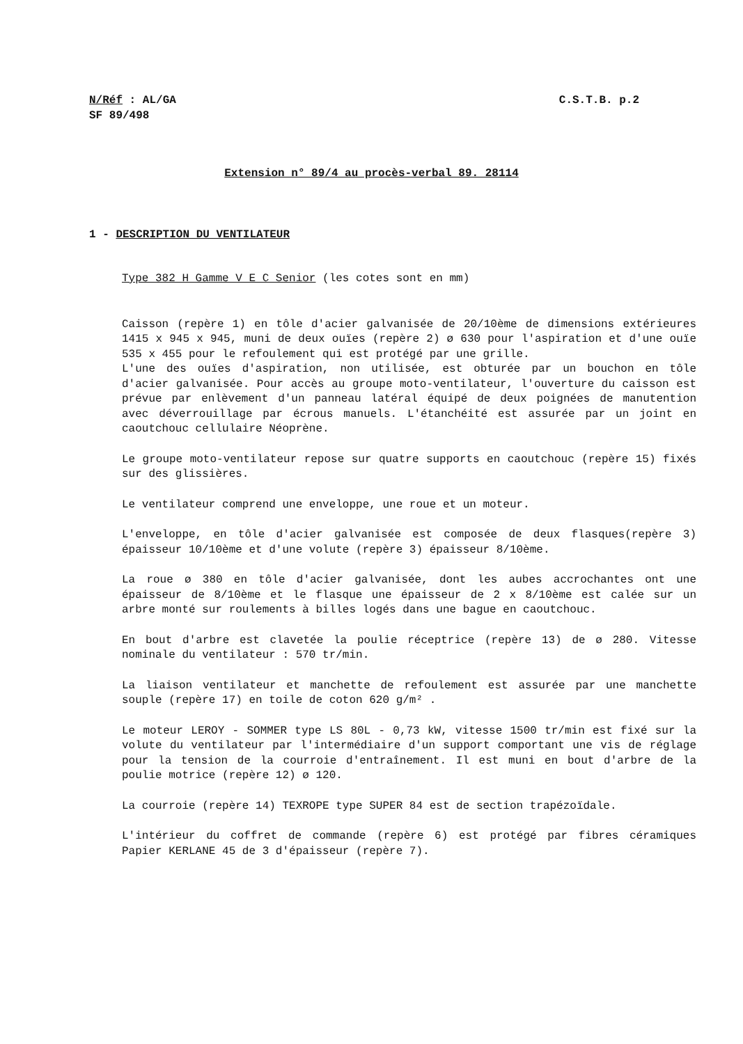N/Réf : AL/GA
SF 89/498
C.S.T.B. p.2
Extension n° 89/4 au procès-verbal 89. 28114
1 - DESCRIPTION DU VENTILATEUR
Type 382 H Gamme V E C Senior (les cotes sont en mm)
Caisson (repère 1) en tôle d'acier galvanisée de 20/10ème de dimensions extérieures 1415 x 945 x 945, muni de deux ouïes (repère 2) ø 630 pour l'aspiration et d'une ouïe 535 x 455 pour le refoulement qui est protégé par une grille.
L'une des ouïes d'aspiration, non utilisée, est obturée par un bouchon en tôle d'acier galvanisée. Pour accès au groupe moto-ventilateur, l'ouverture du caisson est prévue par enlèvement d'un panneau latéral équipé de deux poignées de manutention avec déverrouillage par écrous manuels. L'étanchéité est assurée par un joint en caoutchouc cellulaire Néoprène.
Le groupe moto-ventilateur repose sur quatre supports en caoutchouc (repère 15) fixés sur des glissières.
Le ventilateur comprend une enveloppe, une roue et un moteur.
L'enveloppe, en tôle d'acier galvanisée est composée de deux flasques(repère 3) épaisseur 10/10ème et d'une volute (repère 3) épaisseur 8/10ème.
La roue ø 380 en tôle d'acier galvanisée, dont les aubes accrochantes ont une épaisseur de 8/10ème et le flasque une épaisseur de 2 x 8/10ème est calée sur un arbre monté sur roulements à billes logés dans une bague en caoutchouc.
En bout d'arbre est clavetée la poulie réceptrice (repère 13) de ø 280. Vitesse nominale du ventilateur : 570 tr/min.
La liaison ventilateur et manchette de refoulement est assurée par une manchette souple (repère 17) en toile de coton 620 g/m² .
Le moteur LEROY - SOMMER type LS 80L - 0,73 kW, vitesse 1500 tr/min est fixé sur la volute du ventilateur par l'intermédiaire d'un support comportant une vis de réglage pour la tension de la courroie d'entraînement. Il est muni en bout d'arbre de la poulie motrice (repère 12) ø 120.
La courroie (repère 14) TEXROPE type SUPER 84 est de section trapézoïdale.
L'intérieur du coffret de commande (repère 6) est protégé par fibres céramiques Papier KERLANE 45 de 3 d'épaisseur (repère 7).